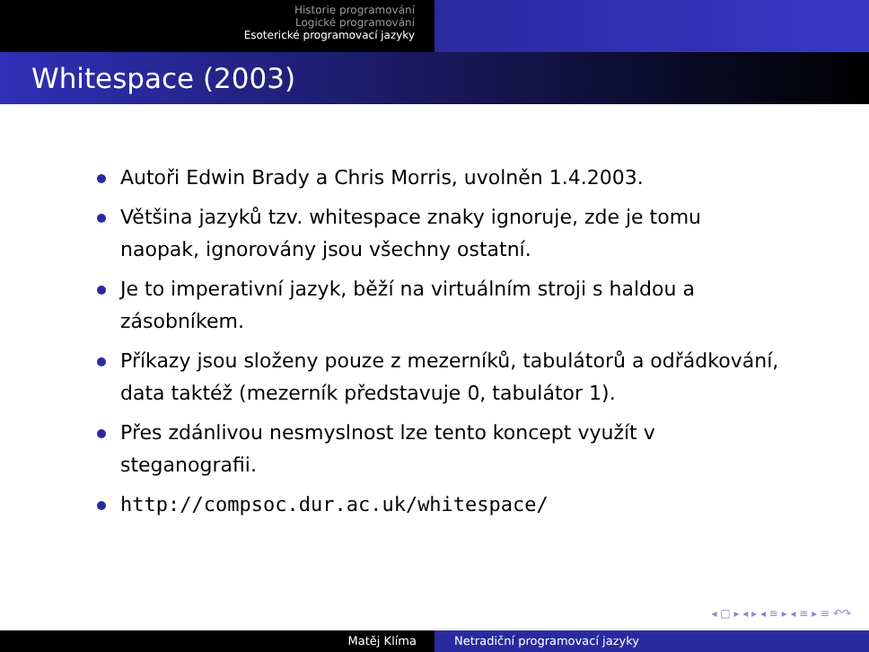Historie programování
Logické programování
Esoterické programovací jazyky
Whitespace (2003)
Autoři Edwin Brady a Chris Morris, uvolněn 1.4.2003.
Většina jazyků tzv. whitespace znaky ignoruje, zde je tomu naopak, ignorovány jsou všechny ostatní.
Je to imperativní jazyk, běží na virtuálním stroji s haldou a zásobníkem.
Příkazy jsou složeny pouze z mezerníků, tabulátorů a odřádkování, data taktéž (mezerník představuje 0, tabulátor 1).
Přes zdánlivou nesmyslnost lze tento koncept využít v steganografii.
http://compsoc.dur.ac.uk/whitespace/
◂ □ ▸ ◂ ▸ ◂ ≡ ▸ ◂ ≡ ▸ ≡ ↶↷
Matěj Klíma Netradiční programovací jazyky